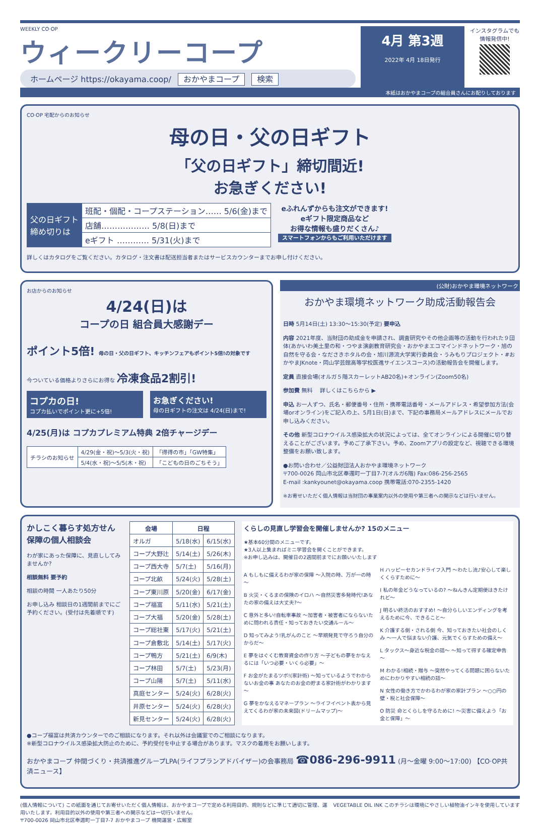WEEKLY CO·OP
ウィークリーコープ
ホームページ https://okayama.coop/ おかやまコープ 検索
4月 第3週
2022年 4月 18日発行
インスタグラムでも情報発信中!
本紙はおかやまコープの組合員さんにお配りしております
CO·OP 宅配からのお知らせ
母の日・父の日ギフト
「父の日ギフト」締切間近!
お急ぎください!
| 父の日ギフト 締め切りは | 班配・個配・コープステーション…… 5/6(金)まで |
| | 店舗……………… 5/8(日)まで |
| | eギフト ………… 5/31(火)まで |
eふれんずからも注文ができます!
eギフト限定商品など
お得な情報も盛りだくさん♪
スマートフォンからもご利用いただけます
詳しくはカタログをご覧ください。カタログ・注文書は配送担当者またはサービスカウンターまでお申し付けください。
お店からのお知らせ
4/24(日)は
コープの日 組合員大感謝デー
ポイント5倍! 母の日・父の日ギフト、キッチンフェアもポイント5倍!の対象です
今ついている価格よりさらにお得な 冷凍食品2割引!
コプカの日!
コプカ払いでポイント更に+5倍!
お急ぎください!
母の日ギフトの注文は 4/24(日)まで!
4/25(月)は コプカプレミアム特典 2倍チャージデー
| チラシのお知らせ | 4/29(金・祝)～5/3(火・祝) | 「得得の市」「GW特集」 |
| | 5/4(水・祝)～5/5(木・祝) | 「こどもの日のごちそう」 |
(公財)おかやま環境ネットワーク
おかやま環境ネットワーク助成活動報告会
日時 5月14日(土) 13:30～15:30(予定) 要申込
内容 2021年度、当財団の助成金を申請され、調査研究やその他企画等の活動を行われた９団体(あかいわ美土里の和・つやま演劇教育研究会・おかやまエコマインドネットワーク・旭の自然を守る会・なださきホタルの会・旭川源流大学実行委員会・うみもりプロジェクト・#おかやまJKnote・岡山学芸館高等学校医進サイエンスコース)の活動報告会を開催します。
定員 直接会場(オルガ５階スカーレットAB20名)+オンライン(Zoom50名)
参加費 無料 　詳しくはこちらから ▶
申込 お一人ずつ、氏名・郵便番号・住所・携帯電話番号・メールアドレス・希望参加方法(会場orオンライン)をご記入の上、5月1日(日)まで、下記の事務局メールアドレスにメールでお申し込みください。
その他 新型コロナウイルス感染拡大の状況によっては、全てオンラインによる開催に切り替えることがございます。予めご了承下さい。予め、Zoomアプリの設定など、視聴できる環境整備をお願い致します。
●お問い合わせ／公益財団法人おかやま環境ネットワーク
〒700-0026 岡山市北区奉還町一丁目7-7(オルガ6階) Fax:086-256-2565
E-mail :kankyounet@okayama.coop 携帯電話:070-2355-1420
※お寄せいただく個人情報は当財団の事業案内以外の使用や第三者への開示などは行いません。
かしこく暮らす処方せん 保障の個人相談会
わが家にあった保障に、見直ししてみませんか?
相談無料 要予約
相談の時間 一人あたり50分
お申し込み 相談日の1週間前までにご予約ください。(受付は先着順です)
| 会場 | 日程 | |
| --- | --- | --- |
| オルガ | 5/18(水) | 6/15(水) |
| コープ大野辻 | 5/14(土) | 5/26(木) |
| コープ西大寺 | 5/7(土) | 5/16(月) |
| コープ北畝 | 5/24(火) | 5/28(土) |
| コープ東川原 | 5/20(金) | 6/17(金) |
| コープ福富 | 5/11(水) | 5/21(土) |
| コープ大福 | 5/20(金) | 5/28(土) |
| コープ総社東 | 5/17(火) | 5/21(土) |
| コープ倉敷北 | 5/14(土) | 5/17(火) |
| コープ鴨方 | 5/21(土) | 6/9(木) |
| コープ林田 | 5/7(土) | 5/23(月) |
| コープ山陽 | 5/7(土) | 5/11(水) |
| 真庭センター | 5/24(火) | 6/28(火) |
| 井原センター | 5/24(火) | 6/28(火) |
| 新見センター | 5/24(火) | 6/28(火) |
くらしの見直し学習会を開催しませんか? 15のメニュー
★基本60分間のメニューです。
★3人以上集まればミニ学習会を開くことができます。
※お申し込みは、開催日の2週間前までにお願いいたします
A もしもに備えるわが家の保障 ～入院の時、万が一の時～
B 火災・くるまの保険のイロハ ～自然災害多発時代!あなたの家の備えは大丈夫?～
C 意外と多い!自転車事故 ～加害者・被害者にならないために問われる責任・知っておきたい交通ルール～
D 知ってみよう!乳がんのこと ～早期発見で守ろう自分のからだ～
E 夢をはぐくむ教育資金の作り方 ～子どもの夢をかなえるには「いつ必要・いくら必要」～
F お金がたまるツボ!(家計術) ～知っているようでわからないお金の事 あなたのお金の貯まる家計術がわかります～
G 夢をかなえるマネープラン ～ライフイベント表から見えてくるわが家の未来図(ドリームマップ)～
H ハッピーセカンドライフ入門 ～わたし流♪安心して楽しくくらすために～
I 私の年金どうなっているの? ～ねんきん定期便はきたけれど～
J 明るい終活のおすすめ! ～自分らしいエンディングを考えるために今、できること～
K 介護する側・される側 今、知っておきたい社会のしくみ ～一人で悩まない介護、元気でくらすための備え～
L タックス～身近な税金の話～ ～知って得する確定申告～
M わかる!相続・贈与 ～突然やってくる問題に困らないためにわかりやすい相続の話～
N 女性の働き方でかわるわが家の家計プラン ～○○円の壁・税と社会保障～
O 防災 命とくらしを守るために! ～災害に備えよう「お金と保障」～
●コープ福富は共済カウンターでのご相談になります。それ以外は会議室でのご相談になります。
※新型コロナウイルス感染拡大防止のために、予約受付を中止する場合があります。マスクの着用をお願いします。
おかやまコープ 仲間づくり・共済推進グループLPA(ライフプランアドバイザー)の会事務局 ☎086-296-9911 (月～金曜 9:00～17:00) 【CO·OP共済ニュース】
(個人情報について) この紙面を通じてお寄せいただく個人情報は、おかやまコープで定める利用目的、規則などに準じて適切に管理、運用いたします。利用目的以外の使用や第三者への開示などは一切行いません。
〒700-0026 岡山市北区奉還町一丁目7-7 おかやまコープ 機関運営・広報室
VEGETABLE OIL INK このチラシは環境にやさしい植物油インキを使用しています